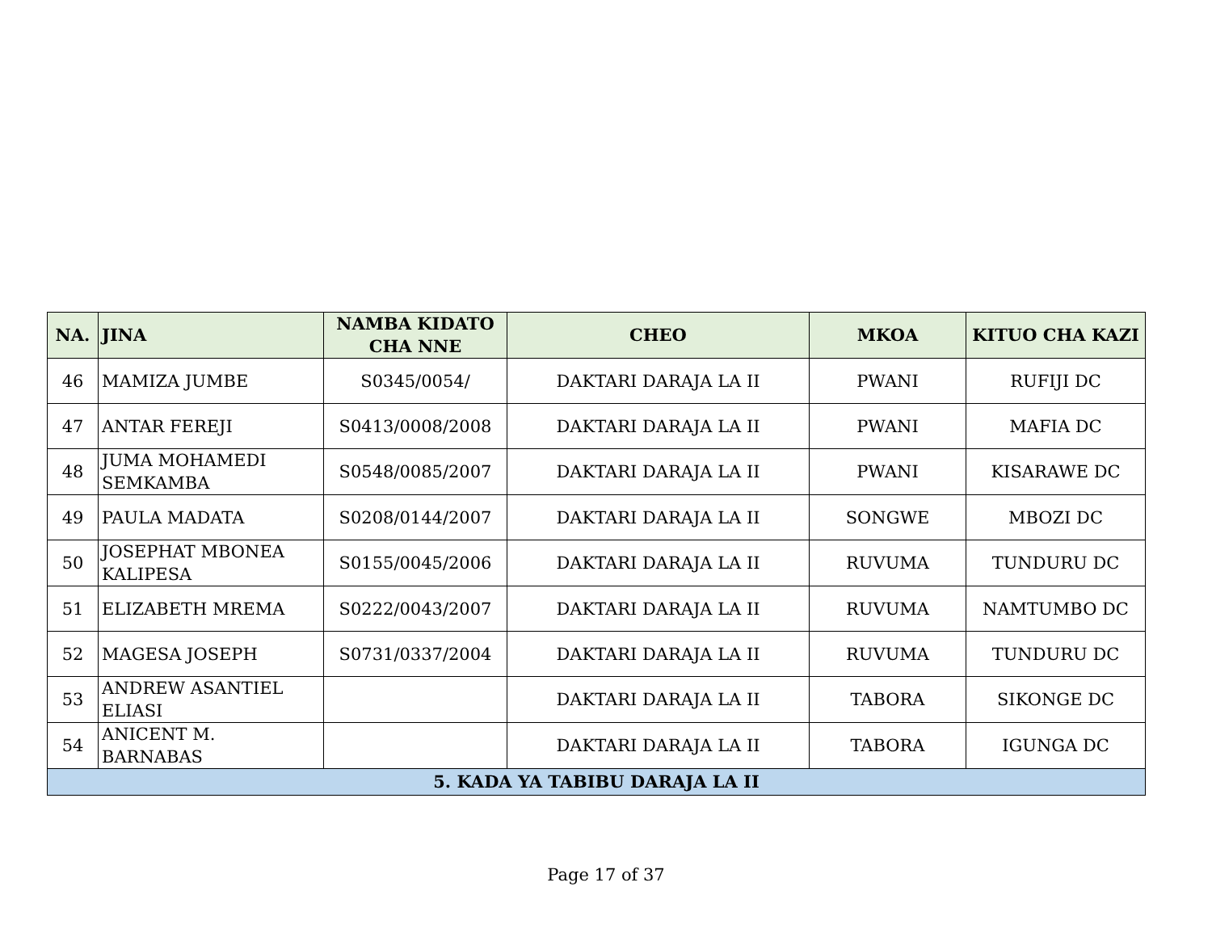| NA. | JINA | NAMBA KIDATO CHA NNE | CHEO | MKOA | KITUO CHA KAZI |
| --- | --- | --- | --- | --- | --- |
| 46 | MAMIZA JUMBE | S0345/0054/ | DAKTARI DARAJA LA II | PWANI | RUFIJI DC |
| 47 | ANTAR FEREJI | S0413/0008/2008 | DAKTARI DARAJA LA II | PWANI | MAFIA DC |
| 48 | JUMA MOHAMEDI SEMKAMBA | S0548/0085/2007 | DAKTARI DARAJA LA II | PWANI | KISARAWE DC |
| 49 | PAULA MADATA | S0208/0144/2007 | DAKTARI DARAJA LA II | SONGWE | MBOZI DC |
| 50 | JOSEPHAT MBONEA KALIPESA | S0155/0045/2006 | DAKTARI DARAJA LA II | RUVUMA | TUNDURU DC |
| 51 | ELIZABETH MREMA | S0222/0043/2007 | DAKTARI DARAJA LA II | RUVUMA | NAMTUMBO DC |
| 52 | MAGESA JOSEPH | S0731/0337/2004 | DAKTARI DARAJA LA II | RUVUMA | TUNDURU DC |
| 53 | ANDREW ASANTIEL ELIASI | | DAKTARI DARAJA LA II | TABORA | SIKONGE DC |
| 54 | ANICENT M. BARNABAS | | DAKTARI DARAJA LA II | TABORA | IGUNGA DC |
| 5. KADA YA TABIBU DARAJA LA II | | | | | |
Page 17 of 37